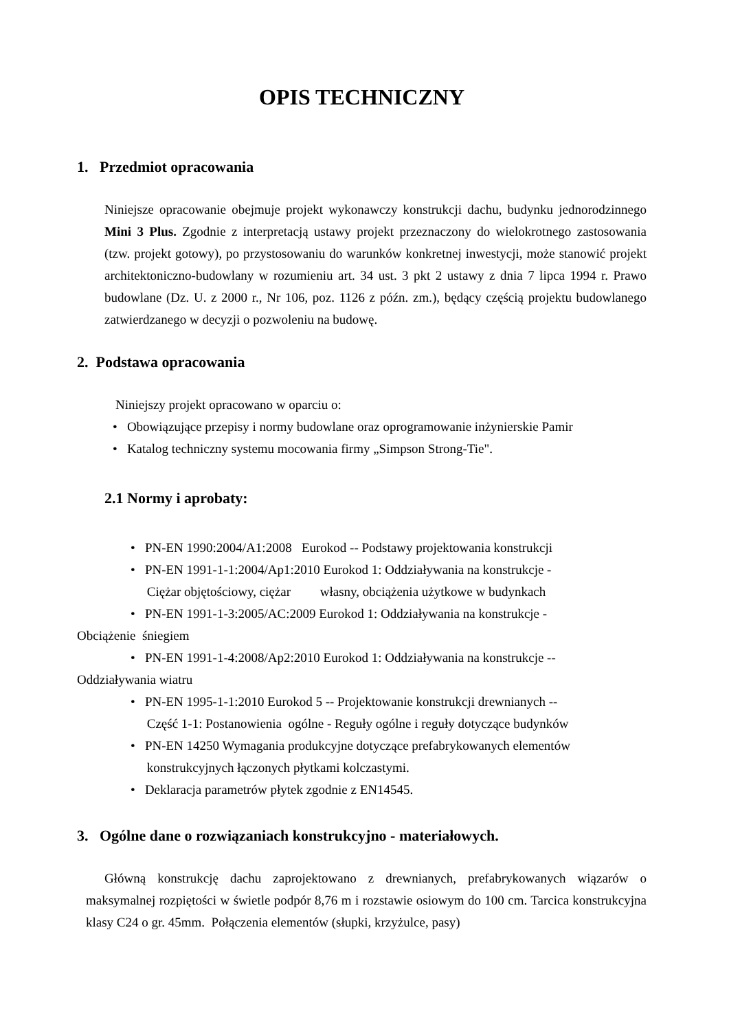OPIS TECHNICZNY
1. Przedmiot opracowania
Niniejsze opracowanie obejmuje projekt wykonawczy konstrukcji dachu, budynku jednorodzinnego Mini 3 Plus. Zgodnie z interpretacją ustawy projekt przeznaczony do wielokrotnego zastosowania (tzw. projekt gotowy), po przystosowaniu do warunków konkretnej inwestycji, może stanowić projekt architektoniczno-budowlany w rozumieniu art. 34 ust. 3 pkt 2 ustawy z dnia 7 lipca 1994 r. Prawo budowlane (Dz. U. z 2000 r., Nr 106, poz. 1126 z późn. zm.), będący częścią projektu budowlanego zatwierdzanego w decyzji o pozwoleniu na budowę.
2. Podstawa opracowania
Niniejszy projekt opracowano w oparciu o:
• Obowiązujące przepisy i normy budowlane oraz oprogramowanie inżynierskie Pamir
• Katalog techniczny systemu mocowania firmy „Simpson Strong-Tie".
2.1 Normy i aprobaty:
• PN-EN 1990:2004/A1:2008 Eurokod -- Podstawy projektowania konstrukcji
• PN-EN 1991-1-1:2004/Ap1:2010 Eurokod 1: Oddziaływania na konstrukcje -
Ciężar objętościowy, ciężar własny, obciążenia użytkowe w budynkach
• PN-EN 1991-1-3:2005/AC:2009 Eurokod 1: Oddziaływania na konstrukcje -
Obciążenie śniegiem
• PN-EN 1991-1-4:2008/Ap2:2010 Eurokod 1: Oddziaływania na konstrukcje --
Oddziaływania wiatru
• PN-EN 1995-1-1:2010 Eurokod 5 -- Projektowanie konstrukcji drewnianych --
Część 1-1: Postanowienia ogólne - Reguły ogólne i reguły dotyczące budynków
• PN-EN 14250 Wymagania produkcyjne dotyczące prefabrykowanych elementów
konstrukcyjnych łączonych płytkami kolczastymi.
• Deklaracja parametrów płytek zgodnie z EN14545.
3. Ogólne dane o rozwiązaniach konstrukcyjno - materiałowych.
Główną konstrukcję dachu zaprojektowano z drewnianych, prefabrykowanych wiązarów o maksymalnej rozpiętości w świetle podpór 8,76 m i rozstawie osiowym do 100 cm. Tarcica konstrukcyjna klasy C24 o gr. 45mm. Połączenia elementów (słupki, krzyżulce, pasy)